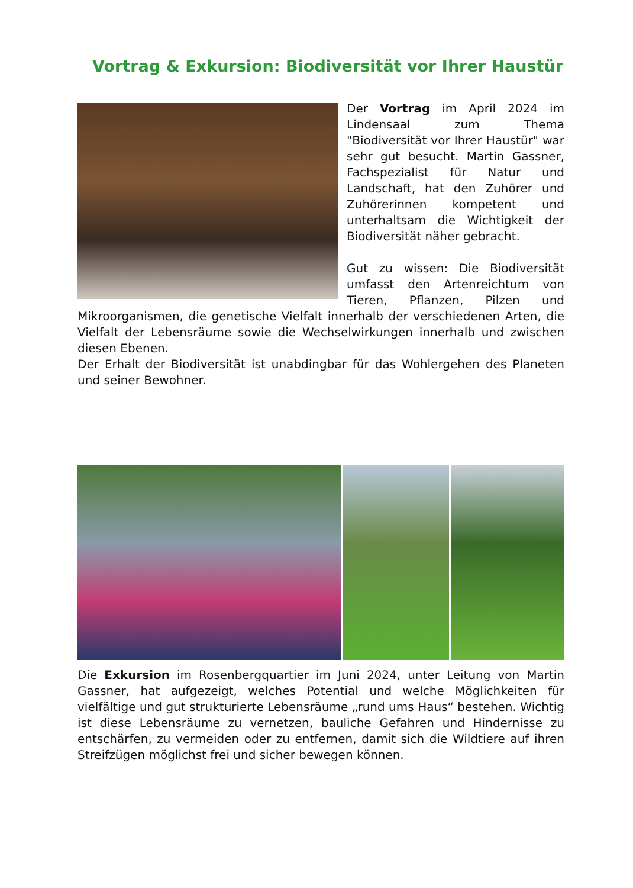Vortrag & Exkursion: Biodiversität vor Ihrer Haustür
Der Vortrag im April 2024 im Lindensaal zum Thema "Biodiversität vor Ihrer Haustür" war sehr gut besucht. Martin Gassner, Fachspezialist für Natur und Landschaft, hat den Zuhörer und Zuhörerinnen kompetent und unterhaltsam die Wichtigkeit der Biodiversität näher gebracht.
Gut zu wissen: Die Biodiversität umfasst den Artenreichtum von Tieren, Pflanzen, Pilzen und Mikroorganismen, die genetische Vielfalt innerhalb der verschiedenen Arten, die Vielfalt der Lebensräume sowie die Wechselwirkungen innerhalb und zwischen diesen Ebenen.
Der Erhalt der Biodiversität ist unabdingbar für das Wohlergehen des Planeten und seiner Bewohner.
Die Exkursion im Rosenbergquartier im Juni 2024, unter Leitung von Martin Gassner, hat aufgezeigt, welches Potential und welche Möglichkeiten für vielfältige und gut strukturierte Lebensräume „rund ums Haus“ bestehen. Wichtig ist diese Lebensräume zu vernetzen, bauliche Gefahren und Hindernisse zu entschärfen, zu vermeiden oder zu entfernen, damit sich die Wildtiere auf ihren Streifzügen möglichst frei und sicher bewegen können.